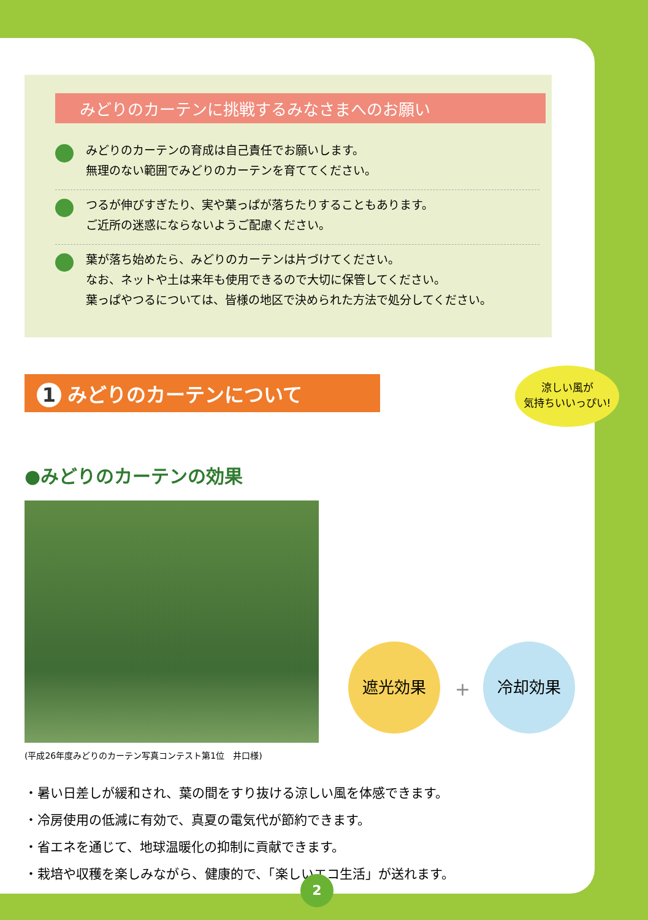みどりのカーテンに挑戦するみなさまへのお願い
みどりのカーテンの育成は自己責任でお願いします。
無理のない範囲でみどりのカーテンを育ててください。
つるが伸びすぎたり、実や葉っぱが落ちたりすることもあります。
ご近所の迷惑にならないようご配慮ください。
葉が落ち始めたら、みどりのカーテンは片づけてください。
なお、ネットや土は来年も使用できるので大切に保管してください。
葉っぱやつるについては、皆様の地区で決められた方法で処分してください。
1 みどりのカーテンについて
●みどりのカーテンの効果
(平成26年度みどりのカーテン写真コンテスト第1位　井口様)
涼しい風が
気持ちいいっぴい!
遮光効果
+
冷却効果
・暑い日差しが緩和され、葉の間をすり抜ける涼しい風を体感できます。
・冷房使用の低減に有効で、真夏の電気代が節約できます。
・省エネを通じて、地球温暖化の抑制に貢献できます。
・栽培や収穫を楽しみながら、健康的で、「楽しいエコ生活」が送れます。
2